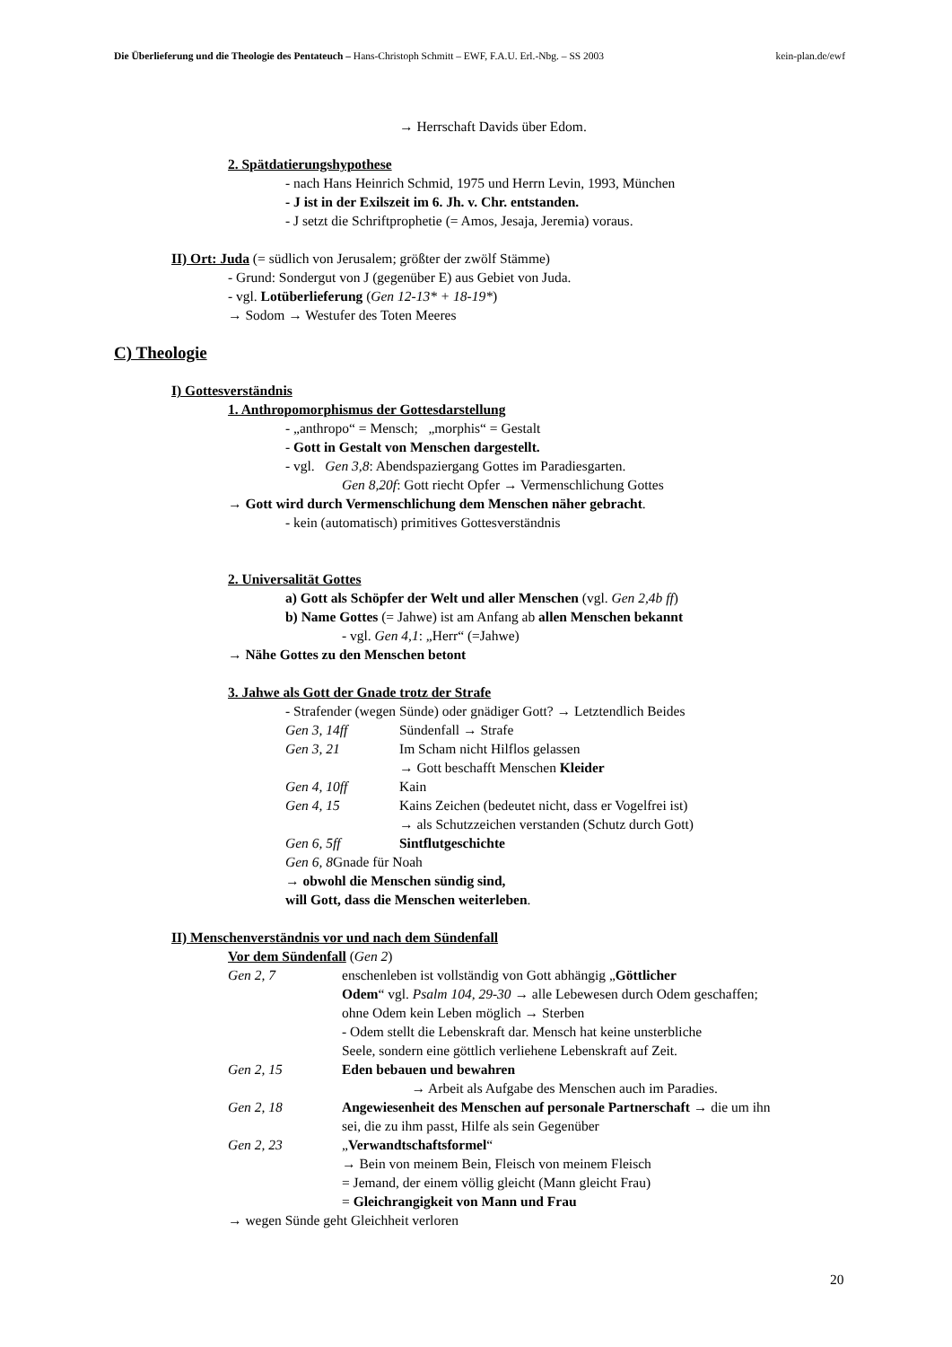Die Überlieferung und die Theologie des Pentateuch – Hans-Christoph Schmitt – EWF, F.A.U. Erl.-Nbg. – SS 2003 kein-plan.de/ewf
→ Herrschaft Davids über Edom.
2. Spätdatierungshypothese
- nach Hans Heinrich Schmid, 1975 und Herrn Levin, 1993, München
- J ist in der Exilszeit im 6. Jh. v. Chr. entstanden.
- J setzt die Schriftprophetie (= Amos, Jesaja, Jeremia) voraus.
II) Ort: Juda (= südlich von Jerusalem; größter der zwölf Stämme)
- Grund: Sondergut von J (gegenüber E) aus Gebiet von Juda.
- vgl. Lotüberlieferung (Gen 12-13* + 18-19*)
→ Sodom → Westufer des Toten Meeres
C) Theologie
I) Gottesverständnis
1. Anthropomorphismus der Gottesdarstellung
- „anthropo“ = Mensch; „morphis“ = Gestalt
- Gott in Gestalt von Menschen dargestellt.
- vgl. Gen 3,8: Abendspaziergang Gottes im Paradiesgarten.
Gen 8,20f: Gott riecht Opfer → Vermenschlichung Gottes
→ Gott wird durch Vermenschlichung dem Menschen näher gebracht.
- kein (automatisch) primitives Gottesverständnis
2. Universalität Gottes
a) Gott als Schöpfer der Welt und aller Menschen (vgl. Gen 2,4b ff)
b) Name Gottes (= Jahwe) ist am Anfang ab allen Menschen bekannt
- vgl. Gen 4,1: „Herr“ (=Jahwe)
→ Nähe Gottes zu den Menschen betont
3. Jahwe als Gott der Gnade trotz der Strafe
- Strafender (wegen Sünde) oder gnädiger Gott? → Letztendlich Beides
Gen 3, 14ff Sündenfall → Strafe
Gen 3, 21 Im Scham nicht Hilflos gelassen
→ Gott beschafft Menschen Kleider
Gen 4, 10ff Kain
Gen 4, 15 Kains Zeichen (bedeutet nicht, dass er Vogelfrei ist)
→ als Schutzzeichen verstanden (Schutz durch Gott)
Gen 6, 5ff Sintflutgeschichte
Gen 6, 8 Gnade für Noah
→ obwohl die Menschen sündig sind,
will Gott, dass die Menschen weiterleben.
II) Menschenverständnis vor und nach dem Sündenfall
Vor dem Sündenfall (Gen 2)
Gen 2, 7 enschenleben ist vollständig von Gott abhängig „Göttlicher
Odem“ vgl. Psalm 104, 29-30 → alle Lebewesen durch Odem geschaffen;
ohne Odem kein Leben möglich → Sterben
- Odem stellt die Lebenskraft dar. Mensch hat keine unsterbliche
Seele, sondern eine göttlich verliehene Lebenskraft auf Zeit.
Gen 2, 15 Eden bebauen und bewahren
→ Arbeit als Aufgabe des Menschen auch im Paradies.
Gen 2, 18 Angewiesenheit des Menschen auf personale Partnerschaft → die um ihn
sei, die zu ihm passt, Hilfe als sein Gegenüber
Gen 2, 23 „Verwandtschaftsformel“
→ Bein von meinem Bein, Fleisch von meinem Fleisch
= Jemand, der einem völlig gleicht (Mann gleicht Frau)
= Gleichrangigkeit von Mann und Frau
→ wegen Sünde geht Gleichheit verloren
20